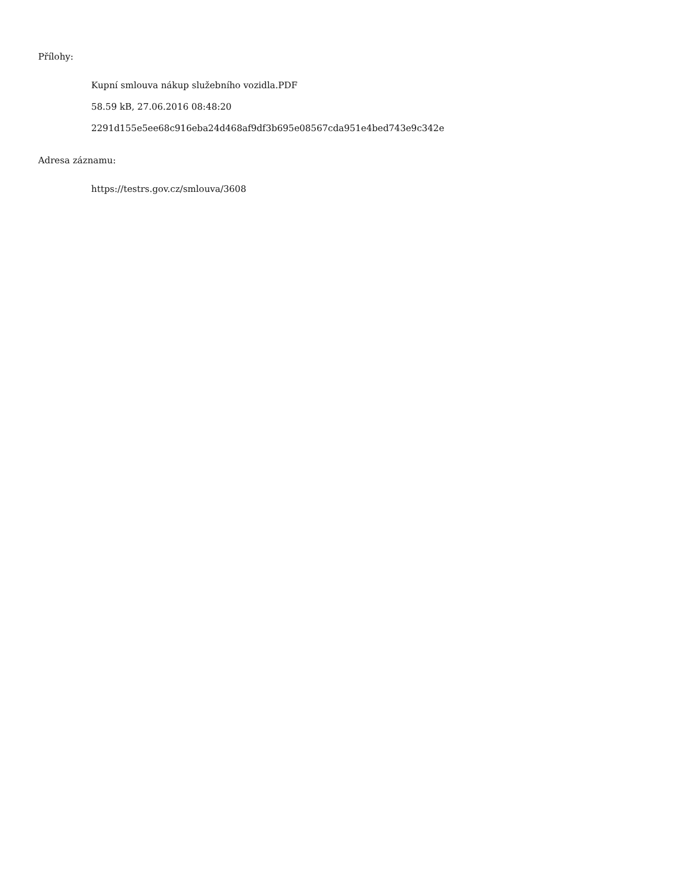Přílohy:
Kupní smlouva nákup služebního vozidla.PDF
58.59 kB, 27.06.2016 08:48:20
2291d155e5ee68c916eba24d468af9df3b695e08567cda951e4bed743e9c342e
Adresa záznamu:
https://testrs.gov.cz/smlouva/3608